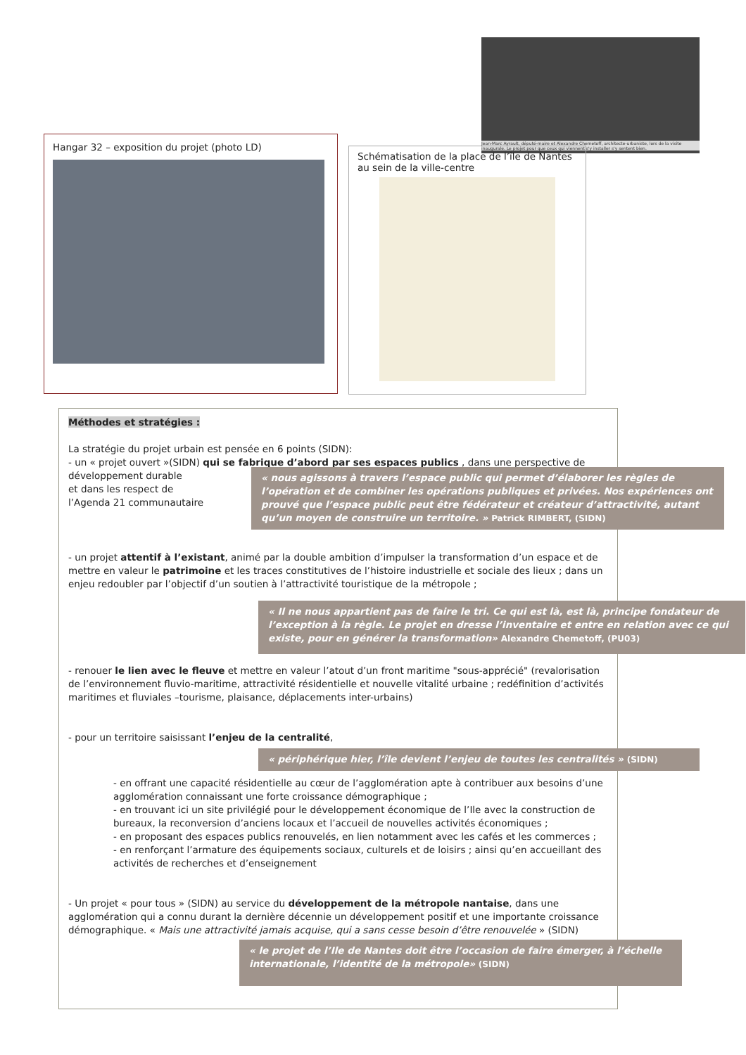Jean-Marc Ayrault, député-maire et Alexandre Chemetoff, architecte-urbaniste, lors de la visite inaugurale. Le projet pour que ceux qui viennent s'y installer s'y sentent bien.
Hangar 32 – exposition du projet (photo LD)
Schématisation de la place de l’île de Nantes au sein de la ville-centre
Méthodes et stratégies :
La stratégie du projet urbain est pensée en 6 points (SIDN):
- un « projet ouvert »(SIDN) qui se fabrique d’abord par ses espaces publics , dans une perspective de développement durable
et dans les respect de
l’Agenda 21 communautaire
« nous agissons à travers l’espace public qui permet d’élaborer les règles de l’opération et de combiner les opérations publiques et privées. Nos expériences ont prouvé que l’espace public peut être fédérateur et créateur d’attractivité, autant qu’un moyen de construire un territoire. » Patrick RIMBERT, (SIDN)
- un projet attentif à l’existant, animé par la double ambition d’impulser la transformation d’un espace et de mettre en valeur le patrimoine et les traces constitutives de l’histoire industrielle et sociale des lieux ; dans un enjeu redoubler par l’objectif d’un soutien à l’attractivité touristique de la métropole ;
« Il ne nous appartient pas de faire le tri. Ce qui est là, est là, principe fondateur de l’exception à la règle. Le projet en dresse l’inventaire et entre en relation avec ce qui existe, pour en générer la transformation» Alexandre Chemetoff, (PU03)
- renouer le lien avec le fleuve et mettre en valeur l’atout d’un front maritime "sous-apprécié" (revalorisation de l’environnement fluvio-maritime, attractivité résidentielle et nouvelle vitalité urbaine ; redéfinition d’activités maritimes et fluviales –tourisme, plaisance, déplacements inter-urbains)
- pour un territoire saisissant l’enjeu de la centralité,
« périphérique hier, l’île devient l’enjeu de toutes les centralités » (SIDN)
- en offrant une capacité résidentielle au cœur de l’agglomération apte à contribuer aux besoins d’une agglomération connaissant une forte croissance démographique ;
- en trouvant ici un site privilégié pour le développement économique de l’Ile avec la construction de bureaux, la reconversion d’anciens locaux et l’accueil de nouvelles activités économiques ;
- en proposant des espaces publics renouvelés, en lien notamment avec les cafés et les commerces ;
- en renforçant l’armature des équipements sociaux, culturels et de loisirs ; ainsi qu’en accueillant des activités de recherches et d’enseignement
- Un projet « pour tous » (SIDN) au service du développement de la métropole nantaise, dans une agglomération qui a connu durant la dernière décennie un développement positif et une importante croissance démographique. « Mais une attractivité jamais acquise, qui a sans cesse besoin d’être renouvelée » (SIDN)
« le projet de l’Ile de Nantes doit être l’occasion de faire émerger, à l’échelle internationale, l’identité de la métropole» (SIDN)